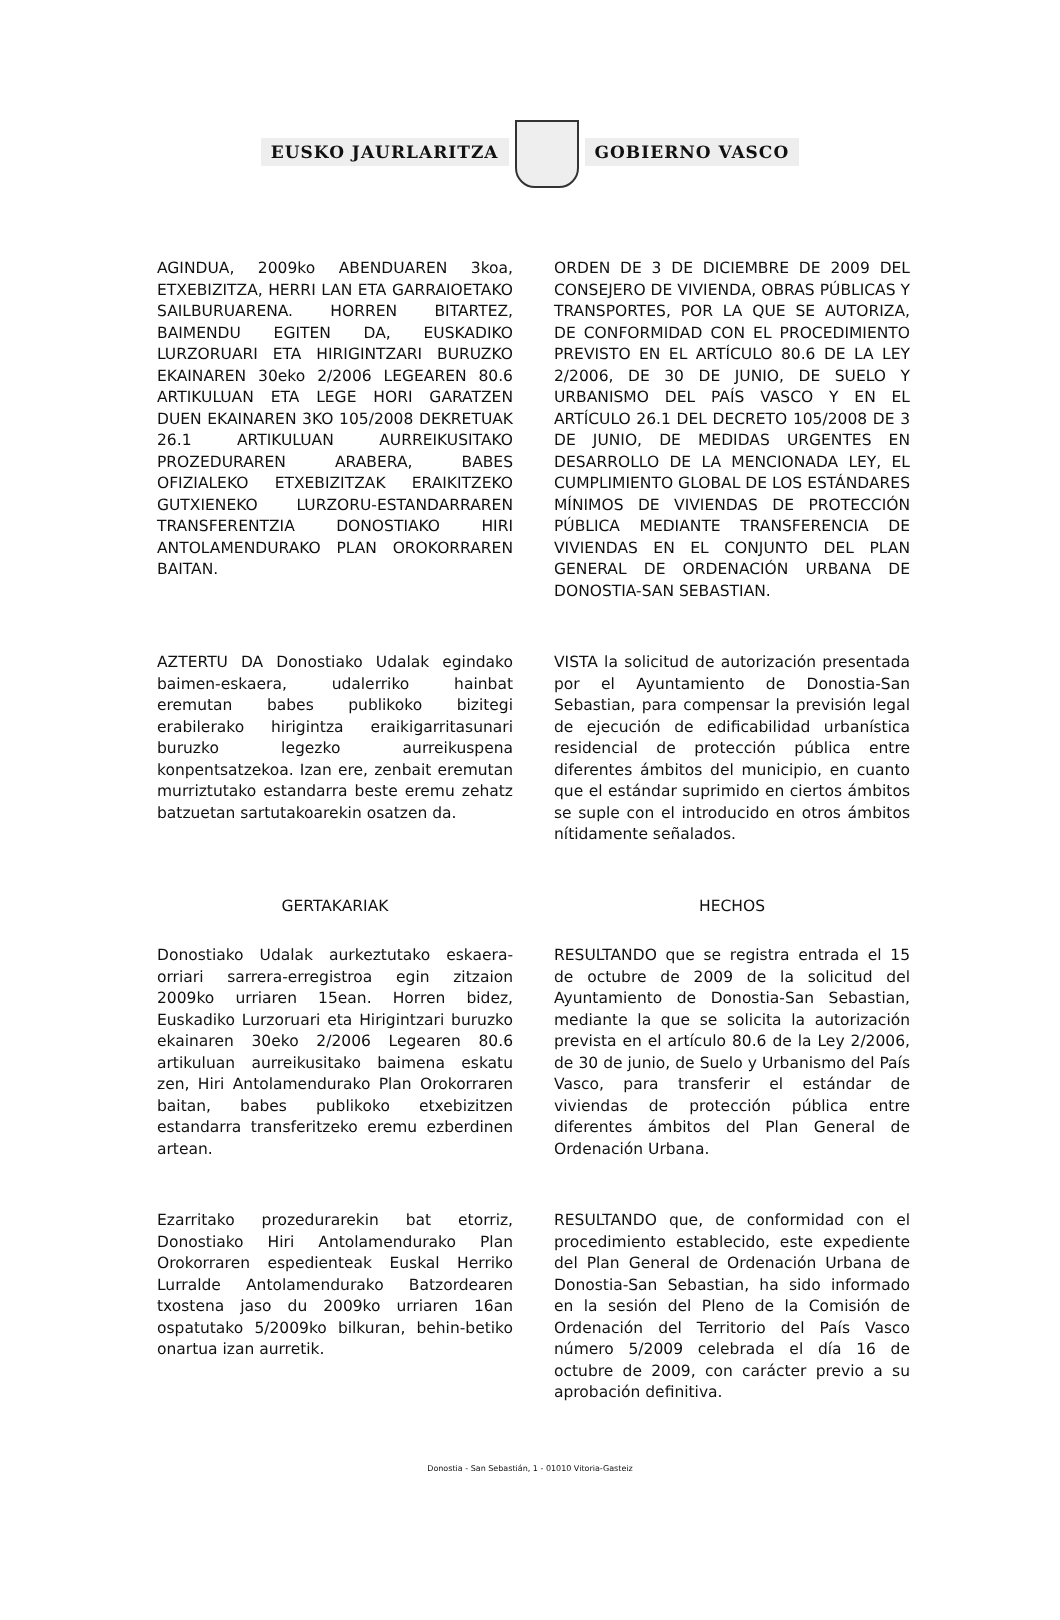EUSKO JAURLARITZA GOBIERNO VASCO
AGINDUA, 2009ko ABENDUAREN 3koa, ETXEBIZITZA, HERRI LAN ETA GARRAIOETAKO SAILBURUARENA. HORREN BITARTEZ, BAIMENDU EGITEN DA, EUSKADIKO LURZORUARI ETA HIRIGINTZARI BURUZKO EKAINAREN 30eko 2/2006 LEGEAREN 80.6 ARTIKULUAN ETA LEGE HORI GARATZEN DUEN EKAINAREN 3KO 105/2008 DEKRETUAK 26.1 ARTIKULUAN AURREIKUSITAKO PROZEDURAREN ARABERA, BABES OFIZIALEKO ETXEBIZITZAK ERAIKITZEKO GUTXIENEKO LURZORU-ESTANDARRAREN TRANSFERENTZIA DONOSTIAKO HIRI ANTOLAMENDURAKO PLAN OROKORRAREN BAITAN.
ORDEN DE 3 DE DICIEMBRE DE 2009 DEL CONSEJERO DE VIVIENDA, OBRAS PÚBLICAS Y TRANSPORTES, POR LA QUE SE AUTORIZA, DE CONFORMIDAD CON EL PROCEDIMIENTO PREVISTO EN EL ARTÍCULO 80.6 DE LA LEY 2/2006, DE 30 DE JUNIO, DE SUELO Y URBANISMO DEL PAÍS VASCO Y EN EL ARTÍCULO 26.1 DEL DECRETO 105/2008 DE 3 DE JUNIO, DE MEDIDAS URGENTES EN DESARROLLO DE LA MENCIONADA LEY, EL CUMPLIMIENTO GLOBAL DE LOS ESTÁNDARES MÍNIMOS DE VIVIENDAS DE PROTECCIÓN PÚBLICA MEDIANTE TRANSFERENCIA DE VIVIENDAS EN EL CONJUNTO DEL PLAN GENERAL DE ORDENACIÓN URBANA DE DONOSTIA-SAN SEBASTIAN.
AZTERTU DA Donostiako Udalak egindako baimen-eskaera, udalerriko hainbat eremutan babes publikoko bizitegi erabilerako hirigintza eraikigarritasunari buruzko legezko aurreikuspena konpentsatzekoa. Izan ere, zenbait eremutan murriztutako estandarra beste eremu zehatz batzuetan sartutakoarekin osatzen da.
VISTA la solicitud de autorización presentada por el Ayuntamiento de Donostia-San Sebastian, para compensar la previsión legal de ejecución de edificabilidad urbanística residencial de protección pública entre diferentes ámbitos del municipio, en cuanto que el estándar suprimido en ciertos ámbitos se suple con el introducido en otros ámbitos nítidamente señalados.
GERTAKARIAK HECHOS
Donostiako Udalak aurkeztutako eskaera-orriari sarrera-erregistroa egin zitzaion 2009ko urriaren 15ean. Horren bidez, Euskadiko Lurzoruari eta Hirigintzari buruzko ekainaren 30eko 2/2006 Legearen 80.6 artikuluan aurreikusitako baimena eskatu zen, Hiri Antolamendurako Plan Orokorraren baitan, babes publikoko etxebizitzen estandarra transferitzeko eremu ezberdinen artean.
RESULTANDO que se registra entrada el 15 de octubre de 2009 de la solicitud del Ayuntamiento de Donostia-San Sebastian, mediante la que se solicita la autorización prevista en el artículo 80.6 de la Ley 2/2006, de 30 de junio, de Suelo y Urbanismo del País Vasco, para transferir el estándar de viviendas de protección pública entre diferentes ámbitos del Plan General de Ordenación Urbana.
Ezarritako prozedurarekin bat etorriz, Donostiako Hiri Antolamendurako Plan Orokorraren espedienteak Euskal Herriko Lurralde Antolamendurako Batzordearen txostena jaso du 2009ko urriaren 16an ospatutako 5/2009ko bilkuran, behin-betiko onartua izan aurretik.
RESULTANDO que, de conformidad con el procedimiento establecido, este expediente del Plan General de Ordenación Urbana de Donostia-San Sebastian, ha sido informado en la sesión del Pleno de la Comisión de Ordenación del Territorio del País Vasco número 5/2009 celebrada el día 16 de octubre de 2009, con carácter previo a su aprobación definitiva.
Donostia - San Sebastián, 1 - 01010 Vitoria-Gasteiz